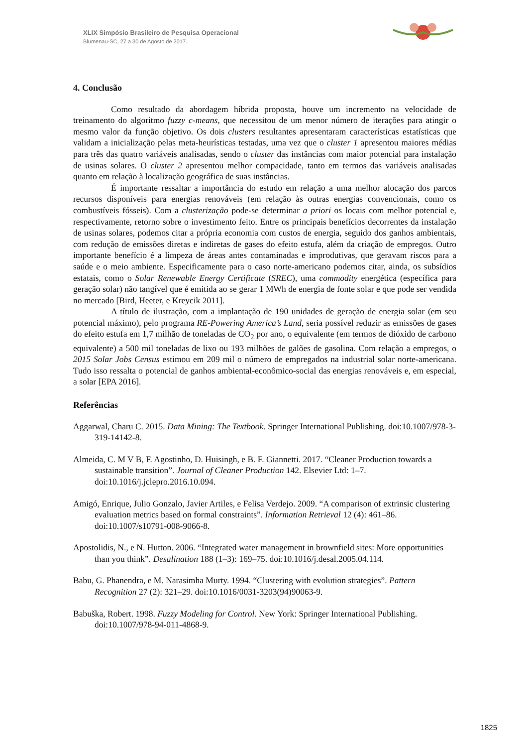XLIX Simpósio Brasileiro de Pesquisa Operacional
Blumenau-SC, 27 a 30 de Agosto de 2017.
4. Conclusão
Como resultado da abordagem híbrida proposta, houve um incremento na velocidade de treinamento do algoritmo fuzzy c-means, que necessitou de um menor número de iterações para atingir o mesmo valor da função objetivo. Os dois clusters resultantes apresentaram características estatísticas que validam a inicialização pelas meta-heurísticas testadas, uma vez que o cluster 1 apresentou maiores médias para três das quatro variáveis analisadas, sendo o cluster das instâncias com maior potencial para instalação de usinas solares. O cluster 2 apresentou melhor compacidade, tanto em termos das variáveis analisadas quanto em relação à localização geográfica de suas instâncias.
É importante ressaltar a importância do estudo em relação a uma melhor alocação dos parcos recursos disponíveis para energias renováveis (em relação às outras energias convencionais, como os combustíveis fósseis). Com a clusterização pode-se determinar a priori os locais com melhor potencial e, respectivamente, retorno sobre o investimento feito. Entre os principais benefícios decorrentes da instalação de usinas solares, podemos citar a própria economia com custos de energia, seguido dos ganhos ambientais, com redução de emissões diretas e indiretas de gases do efeito estufa, além da criação de empregos. Outro importante benefício é a limpeza de áreas antes contaminadas e improdutivas, que geravam riscos para a saúde e o meio ambiente. Especificamente para o caso norte-americano podemos citar, ainda, os subsídios estatais, como o Solar Renewable Energy Certificate (SREC), uma commodity energética (específica para geração solar) não tangível que é emitida ao se gerar 1 MWh de energia de fonte solar e que pode ser vendida no mercado [Bird, Heeter, e Kreycik 2011].
A título de ilustração, com a implantação de 190 unidades de geração de energia solar (em seu potencial máximo), pelo programa RE-Powering America’s Land, seria possível reduzir as emissões de gases do efeito estufa em 1,7 milhão de toneladas de CO<sub>2</sub> por ano, o equivalente (em termos de dióxido de carbono equivalente) a 500 mil toneladas de lixo ou 193 milhões de galões de gasolina. Com relação a empregos, o 2015 Solar Jobs Census estimou em 209 mil o número de empregados na industrial solar norte-americana. Tudo isso ressalta o potencial de ganhos ambiental-econômico-social das energias renováveis e, em especial, a solar [EPA 2016].
Referências
Aggarwal, Charu C. 2015. Data Mining: The Textbook. Springer International Publishing. doi:10.1007/978-3-319-14142-8.
Almeida, C. M V B, F. Agostinho, D. Huisingh, e B. F. Giannetti. 2017. “Cleaner Production towards a sustainable transition”. Journal of Cleaner Production 142. Elsevier Ltd: 1–7. doi:10.1016/j.jclepro.2016.10.094.
Amigó, Enrique, Julio Gonzalo, Javier Artiles, e Felisa Verdejo. 2009. “A comparison of extrinsic clustering evaluation metrics based on formal constraints”. Information Retrieval 12 (4): 461–86. doi:10.1007/s10791-008-9066-8.
Apostolidis, N., e N. Hutton. 2006. “Integrated water management in brownfield sites: More opportunities than you think”. Desalination 188 (1–3): 169–75. doi:10.1016/j.desal.2005.04.114.
Babu, G. Phanendra, e M. Narasimha Murty. 1994. “Clustering with evolution strategies”. Pattern Recognition 27 (2): 321–29. doi:10.1016/0031-3203(94)90063-9.
Babuška, Robert. 1998. Fuzzy Modeling for Control. New York: Springer International Publishing. doi:10.1007/978-94-011-4868-9.
1825